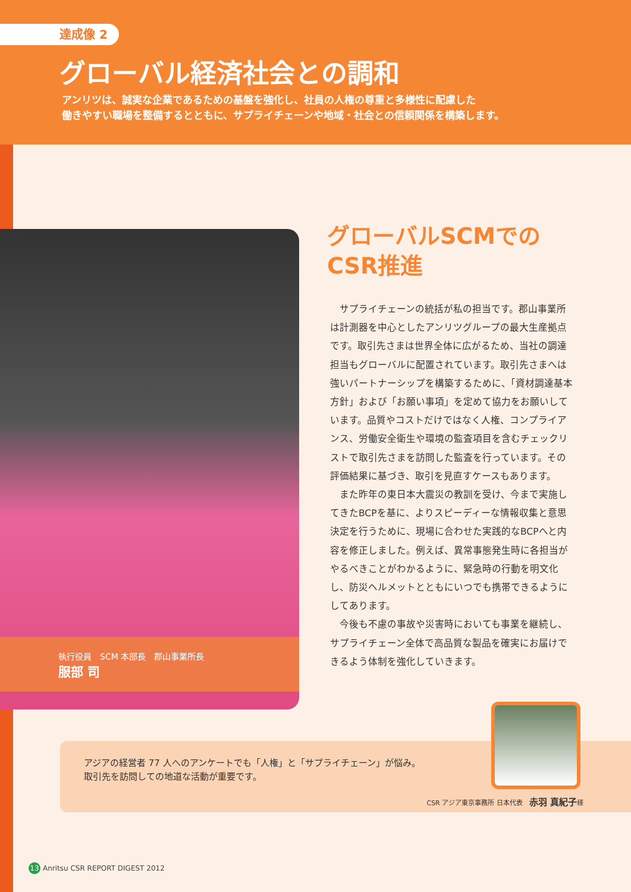達成像 2
グローバル経済社会との調和
アンリツは、誠実な企業であるための基盤を強化し、社員の人権の尊重と多様性に配慮した
働きやすい職場を整備するとともに、サプライチェーンや地域・社会との信頼関係を構築します。
執行役員　SCM 本部長　郡山事業所長
服部 司
グローバルSCMでの
CSR推進
サプライチェーンの統括が私の担当です。郡山事業所は計測器を中心としたアンリツグループの最大生産拠点です。取引先さまは世界全体に広がるため、当社の調達担当もグローバルに配置されています。取引先さまへは強いパートナーシップを構築するために、「資材調達基本方針」および「お願い事項」を定めて協力をお願いしています。品質やコストだけではなく人権、コンプライアンス、労働安全衛生や環境の監査項目を含むチェックリストで取引先さまを訪問した監査を行っています。その評価結果に基づき、取引を見直すケースもあります。
また昨年の東日本大震災の教訓を受け、今まで実施してきたBCPを基に、よりスピーディーな情報収集と意思決定を行うために、現場に合わせた実践的なBCPへと内容を修正しました。例えば、異常事態発生時に各担当がやるべきことがわかるように、緊急時の行動を明文化し、防災ヘルメットとともにいつでも携帯できるようにしてあります。
今後も不慮の事故や災害時においても事業を継続し、サプライチェーン全体で高品質な製品を確実にお届けできるよう体制を強化していきます。
アジアの経営者 77 人へのアンケートでも「人権」と「サプライチェーン」が悩み。
取引先を訪問しての地道な活動が重要です。
CSR アジア東京事務所 日本代表　赤羽 真紀子様
13 Anritsu CSR REPORT DIGEST 2012